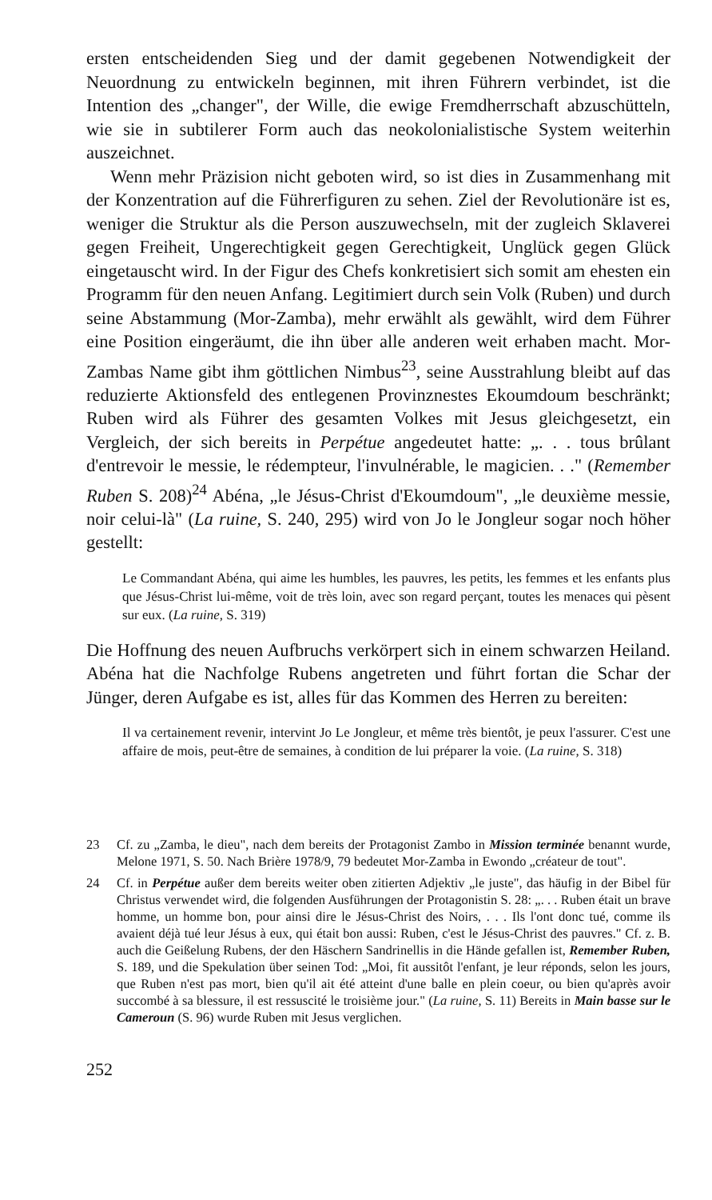ersten entscheidenden Sieg und der damit gegebenen Notwendigkeit der Neuordnung zu entwickeln beginnen, mit ihren Führern verbindet, ist die Intention des „changer", der Wille, die ewige Fremdherrschaft abzuschütteln, wie sie in subtilerer Form auch das neokolonialistische System weiterhin auszeichnet.
Wenn mehr Präzision nicht geboten wird, so ist dies in Zusammenhang mit der Konzentration auf die Führerfiguren zu sehen. Ziel der Revolutionäre ist es, weniger die Struktur als die Person auszuwechseln, mit der zugleich Sklaverei gegen Freiheit, Ungerechtigkeit gegen Gerechtigkeit, Unglück gegen Glück eingetauscht wird. In der Figur des Chefs konkretisiert sich somit am ehesten ein Programm für den neuen Anfang. Legitimiert durch sein Volk (Ruben) und durch seine Abstammung (Mor-Zamba), mehr erwählt als gewählt, wird dem Führer eine Position eingeräumt, die ihn über alle anderen weit erhaben macht. Mor-Zambas Name gibt ihm göttlichen Nimbus<sup>23</sup>, seine Ausstrahlung bleibt auf das reduzierte Aktionsfeld des entlegenen Provinznestes Ekoumdoum beschränkt; Ruben wird als Führer des gesamten Volkes mit Jesus gleichgesetzt, ein Vergleich, der sich bereits in Perpétue angedeutet hatte: „. . . tous brûlant d'entrevoir le messie, le rédempteur, l'invulnérable, le magicien. . ." (Remember Ruben S. 208)<sup>24</sup> Abéna, „le Jésus-Christ d'Ekoumdoum", „le deuxième messie, noir celui-là" (La ruine, S. 240, 295) wird von Jo le Jongleur sogar noch höher gestellt:
Le Commandant Abéna, qui aime les humbles, les pauvres, les petits, les femmes et les enfants plus que Jésus-Christ lui-même, voit de très loin, avec son regard perçant, toutes les menaces qui pèsent sur eux. (La ruine, S. 319)
Die Hoffnung des neuen Aufbruchs verkörpert sich in einem schwarzen Heiland. Abéna hat die Nachfolge Rubens angetreten und führt fortan die Schar der Jünger, deren Aufgabe es ist, alles für das Kommen des Herren zu bereiten:
Il va certainement revenir, intervint Jo Le Jongleur, et même très bientôt, je peux l'assurer. C'est une affaire de mois, peut-être de semaines, à condition de lui préparer la voie. (La ruine, S. 318)
23 Cf. zu „Zamba, le dieu", nach dem bereits der Protagonist Zambo in Mission terminée benannt wurde, Melone 1971, S. 50. Nach Brière 1978/9, 79 bedeutet Mor-Zamba in Ewondo „créateur de tout".
24 Cf. in Perpétue außer dem bereits weiter oben zitierten Adjektiv „le juste", das häufig in der Bibel für Christus verwendet wird, die folgenden Ausführungen der Protagonistin S. 28: „. . . Ruben était un brave homme, un homme bon, pour ainsi dire le Jésus-Christ des Noirs, . . . Ils l'ont donc tué, comme ils avaient déjà tué leur Jésus à eux, qui était bon aussi: Ruben, c'est le Jésus-Christ des pauvres." Cf. z. B. auch die Geißelung Rubens, der den Häschern Sandrinellis in die Hände gefallen ist, Remember Ruben, S. 189, und die Spekulation über seinen Tod: „Moi, fit aussitôt l'enfant, je leur réponds, selon les jours, que Ruben n'est pas mort, bien qu'il ait été atteint d'une balle en plein coeur, ou bien qu'après avoir succombé à sa blessure, il est ressuscité le troisième jour." (La ruine, S. 11) Bereits in Main basse sur le Cameroun (S. 96) wurde Ruben mit Jesus verglichen.
252